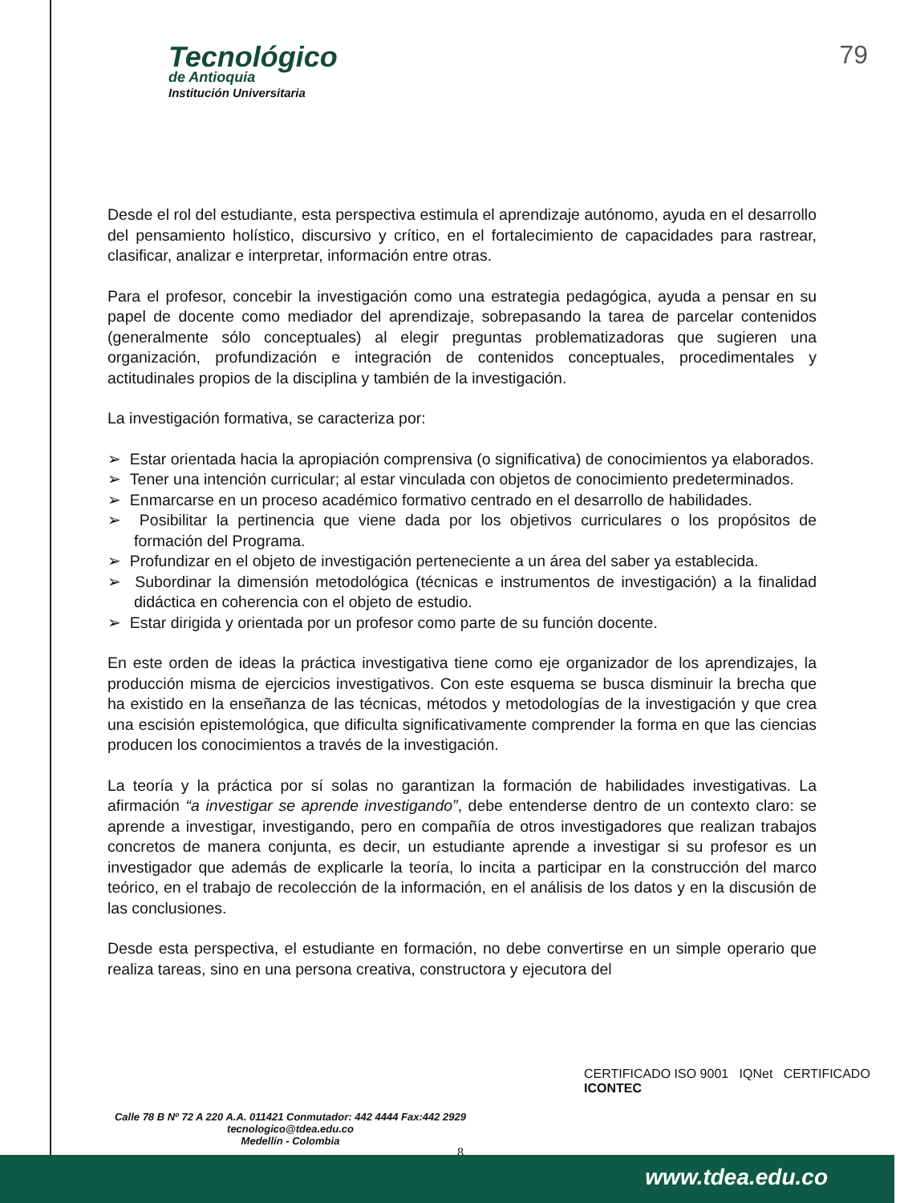Tecnológico
de Antioquia
Institución Universitaria
79
Desde el rol del estudiante, esta perspectiva estimula el aprendizaje autónomo, ayuda en el desarrollo del pensamiento holístico, discursivo y crítico, en el fortalecimiento de capacidades para rastrear, clasificar, analizar e interpretar, información entre otras.
Para el profesor, concebir la investigación como una estrategia pedagógica, ayuda a pensar en su papel de docente como mediador del aprendizaje, sobrepasando la tarea de parcelar contenidos (generalmente sólo conceptuales) al elegir preguntas problematizadoras que sugieren una organización, profundización e integración de contenidos conceptuales, procedimentales y actitudinales propios de la disciplina y también de la investigación.
La investigación formativa, se caracteriza por:
➢ Estar orientada hacia la apropiación comprensiva (o significativa) de conocimientos ya elaborados.
➢ Tener una intención curricular; al estar vinculada con objetos de conocimiento predeterminados.
➢ Enmarcarse en un proceso académico formativo centrado en el desarrollo de habilidades.
➢ Posibilitar la pertinencia que viene dada por los objetivos curriculares o los propósitos de formación del Programa.
➢ Profundizar en el objeto de investigación perteneciente a un área del saber ya establecida.
➢ Subordinar la dimensión metodológica (técnicas e instrumentos de investigación) a la finalidad didáctica en coherencia con el objeto de estudio.
➢ Estar dirigida y orientada por un profesor como parte de su función docente.
En este orden de ideas la práctica investigativa tiene como eje organizador de los aprendizajes, la producción misma de ejercicios investigativos. Con este esquema se busca disminuir la brecha que ha existido en la enseñanza de las técnicas, métodos y metodologías de la investigación y que crea una escisión epistemológica, que dificulta significativamente comprender la forma en que las ciencias producen los conocimientos a través de la investigación.
La teoría y la práctica por sí solas no garantizan la formación de habilidades investigativas. La afirmación “a investigar se aprende investigando”, debe entenderse dentro de un contexto claro: se aprende a investigar, investigando, pero en compañía de otros investigadores que realizan trabajos concretos de manera conjunta, es decir, un estudiante aprende a investigar si su profesor es un investigador que además de explicarle la teoría, lo incita a participar en la construcción del marco teórico, en el trabajo de recolección de la información, en el análisis de los datos y en la discusión de las conclusiones.
Desde esta perspectiva, el estudiante en formación, no debe convertirse en un simple operario que realiza tareas, sino en una persona creativa, constructora y ejecutora del
Calle 78 B Nº 72 A 220 A.A. 011421 Conmutador: 442 4444 Fax:442 2929
tecnologico@tdea.edu.co
Medellín - Colombia
CERTIFICADO ISO 9001 IQNet CERTIFICADO ICONTEC
8
www.tdea.edu.co